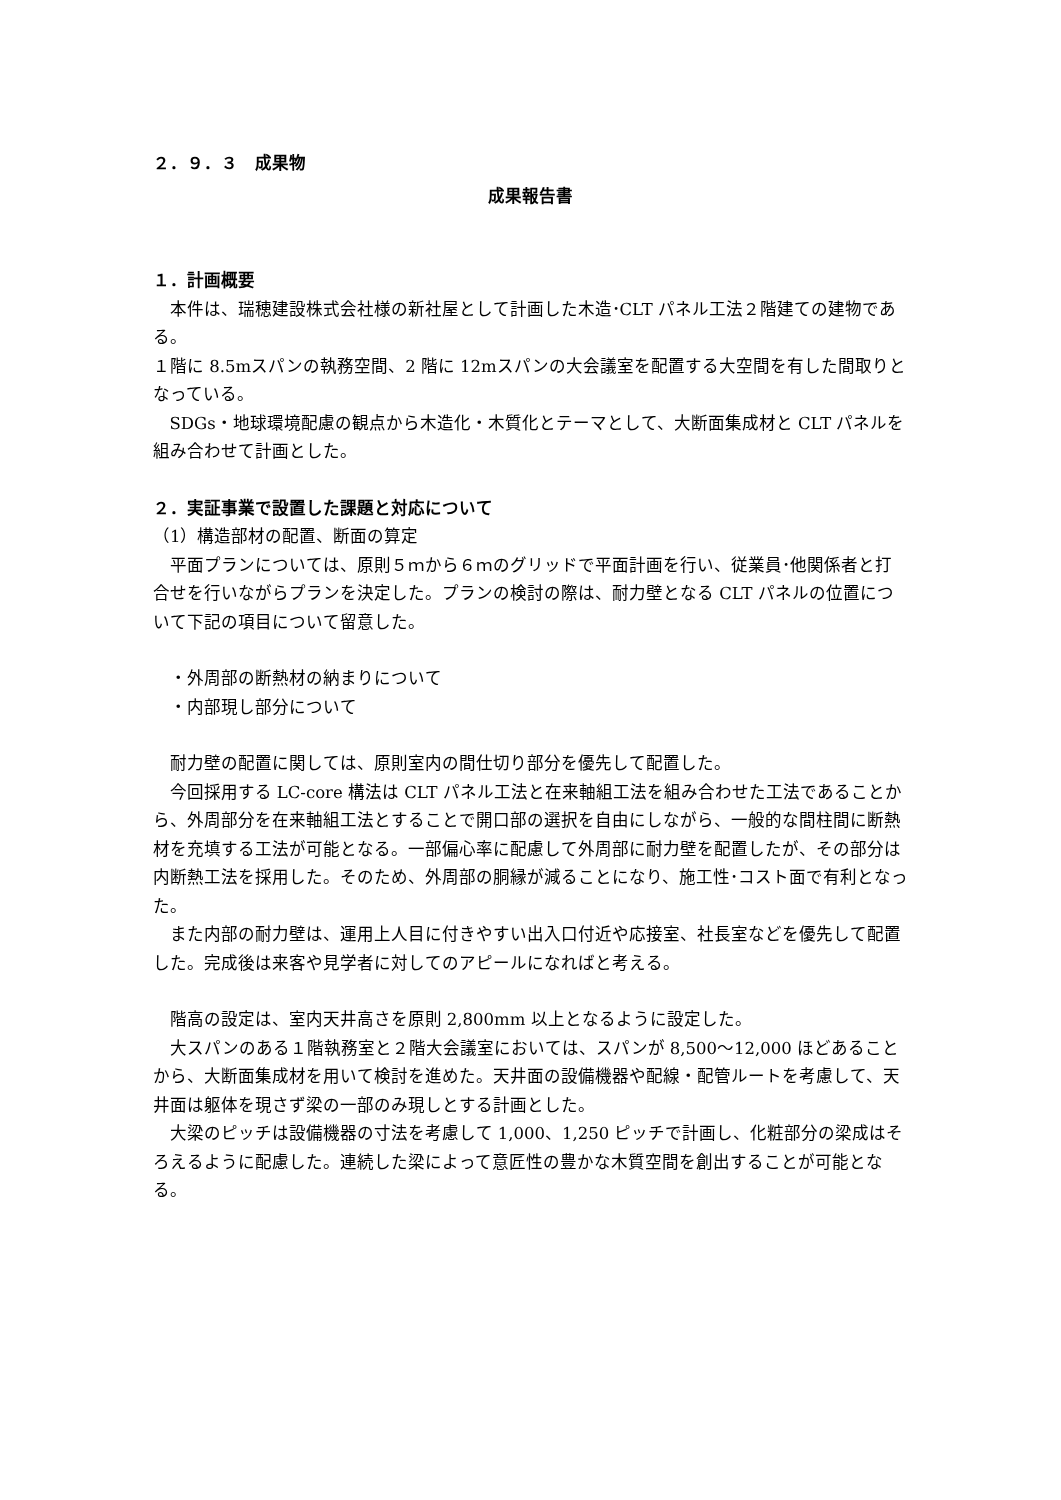２．９．３　成果物
成果報告書
１．計画概要
本件は、瑞穂建設株式会社様の新社屋として計画した木造･CLT パネル工法２階建ての建物である。
１階に 8.5mスパンの執務空間、2 階に 12mスパンの大会議室を配置する大空間を有した間取りとなっている。
SDGs・地球環境配慮の観点から木造化・木質化とテーマとして、大断面集成材と CLT パネルを組み合わせて計画とした。
２．実証事業で設置した課題と対応について
（1）構造部材の配置、断面の算定
平面プランについては、原則５ｍから６ｍのグリッドで平面計画を行い、従業員･他関係者と打合せを行いながらプランを決定した。プランの検討の際は、耐力壁となる CLT パネルの位置について下記の項目について留意した。
・外周部の断熱材の納まりについて
・内部現し部分について
耐力壁の配置に関しては、原則室内の間仕切り部分を優先して配置した。
今回採用する LC-core 構法は CLT パネル工法と在来軸組工法を組み合わせた工法であることから、外周部分を在来軸組工法とすることで開口部の選択を自由にしながら、一般的な間柱間に断熱材を充填する工法が可能となる。一部偏心率に配慮して外周部に耐力壁を配置したが、その部分は内断熱工法を採用した。そのため、外周部の胴縁が減ることになり、施工性･コスト面で有利となった。
また内部の耐力壁は、運用上人目に付きやすい出入口付近や応接室、社長室などを優先して配置した。完成後は来客や見学者に対してのアピールになればと考える。
階高の設定は、室内天井高さを原則 2,800mm 以上となるように設定した。
大スパンのある１階執務室と２階大会議室においては、スパンが 8,500～12,000 ほどあることから、大断面集成材を用いて検討を進めた。天井面の設備機器や配線・配管ルートを考慮して、天井面は躯体を現さず梁の一部のみ現しとする計画とした。
大梁のピッチは設備機器の寸法を考慮して 1,000、1,250 ピッチで計画し、化粧部分の梁成はそろえるように配慮した。連続した梁によって意匠性の豊かな木質空間を創出することが可能となる。